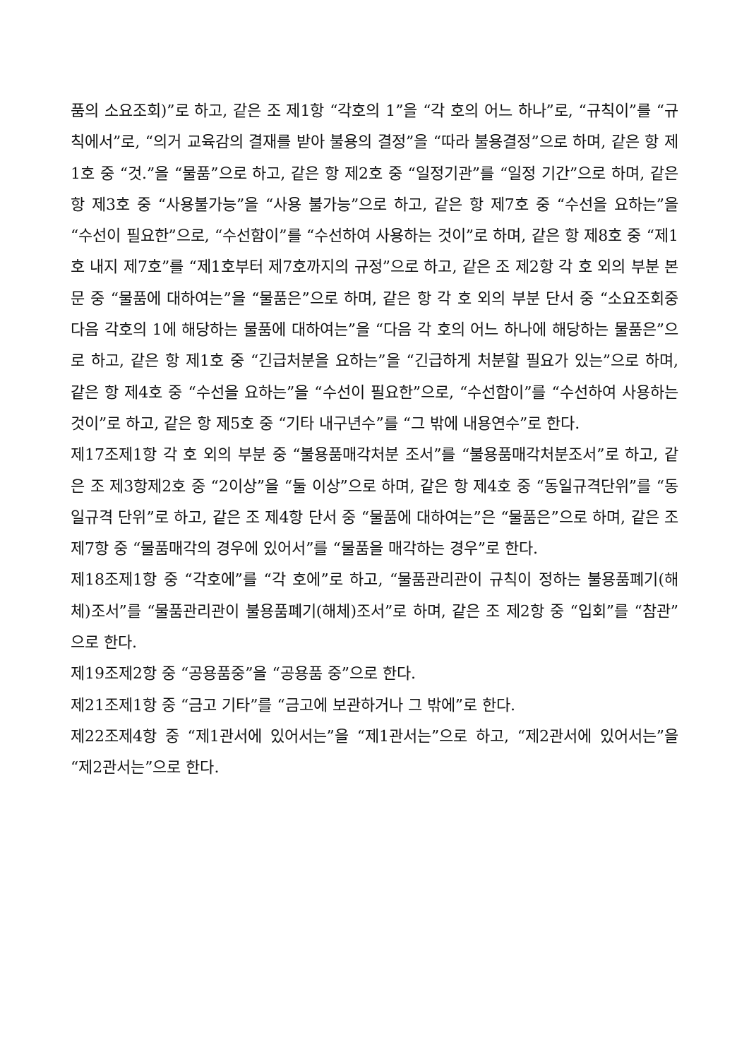품의 소요조회)”로 하고, 같은 조 제1항 “각호의 1”을 “각 호의 어느 하나”로, “규칙이”를 “규칙에서”로, “의거 교육감의 결재를 받아 불용의 결정”을 “따라 불용결정”으로 하며, 같은 항 제1호 중 “것.”을 “물품”으로 하고, 같은 항 제2호 중 “일정기관”를 “일정 기간”으로 하며, 같은 항 제3호 중 “사용불가능”을 “사용 불가능”으로 하고, 같은 항 제7호 중 “수선을 요하는”을 “수선이 필요한”으로, “수선함이”를 “수선하여 사용하는 것이”로 하며, 같은 항 제8호 중 “제1호 내지 제7호”를 “제1호부터 제7호까지의 규정”으로 하고, 같은 조 제2항 각 호 외의 부분 본문 중 “물품에 대하여는”을 “물품은”으로 하며, 같은 항 각 호 외의 부분 단서 중 “소요조회중 다음 각호의 1에 해당하는 물품에 대하여는”을 “다음 각 호의 어느 하나에 해당하는 물품은”으로 하고, 같은 항 제1호 중 “긴급처분을 요하는”을 “긴급하게 처분할 필요가 있는”으로 하며, 같은 항 제4호 중 “수선을 요하는”을 “수선이 필요한”으로, “수선함이”를 “수선하여 사용하는 것이”로 하고, 같은 항 제5호 중 “기타 내구년수”를 “그 밖에 내용연수”로 한다.
제17조제1항 각 호 외의 부분 중 “불용품매각처분 조서”를 “불용품매각처분조서”로 하고, 같은 조 제3항제2호 중 “2이상”을 “둘 이상”으로 하며, 같은 항 제4호 중 “동일규격단위”를 “동일규격 단위”로 하고, 같은 조 제4항 단서 중 “물품에 대하여는”은 “물품은”으로 하며, 같은 조 제7항 중 “물품매각의 경우에 있어서”를 “물품을 매각하는 경우”로 한다.
제18조제1항 중 “각호에”를 “각 호에”로 하고, “물품관리관이 규칙이 정하는 불용품폐기(해체)조서”를 “물품관리관이 불용품폐기(해체)조서”로 하며, 같은 조 제2항 중 “입회”를 “참관”으로 한다.
제19조제2항 중 “공용품중”을 “공용품 중”으로 한다.
제21조제1항 중 “금고 기타”를 “금고에 보관하거나 그 밖에”로 한다.
제22조제4항 중 “제1관서에 있어서는”을 “제1관서는”으로 하고, “제2관서에 있어서는”을 “제2관서는”으로 한다.